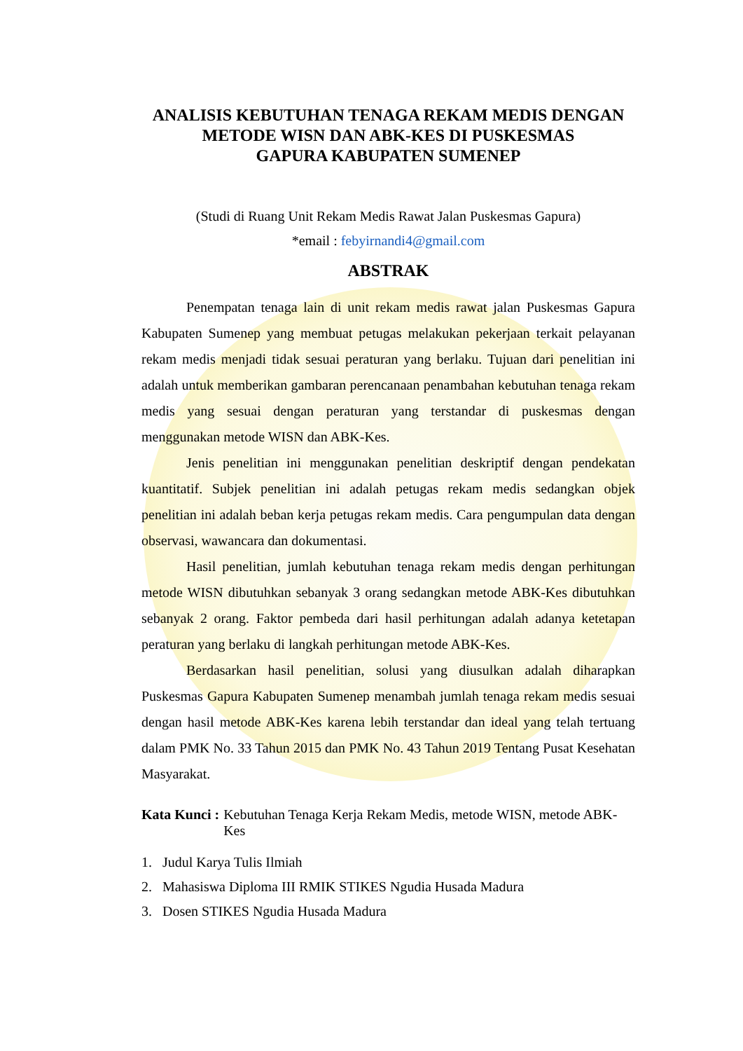ANALISIS KEBUTUHAN TENAGA REKAM MEDIS DENGAN
METODE WISN DAN ABK-KES DI PUSKESMAS
GAPURA KABUPATEN SUMENEP
(Studi di Ruang Unit Rekam Medis Rawat Jalan Puskesmas Gapura)
*email : febyirnandi4@gmail.com
ABSTRAK
Penempatan tenaga lain di unit rekam medis rawat jalan Puskesmas Gapura Kabupaten Sumenep yang membuat petugas melakukan pekerjaan terkait pelayanan rekam medis menjadi tidak sesuai peraturan yang berlaku. Tujuan dari penelitian ini adalah untuk memberikan gambaran perencanaan penambahan kebutuhan tenaga rekam medis yang sesuai dengan peraturan yang terstandar di puskesmas dengan menggunakan metode WISN dan ABK-Kes.
Jenis penelitian ini menggunakan penelitian deskriptif dengan pendekatan kuantitatif. Subjek penelitian ini adalah petugas rekam medis sedangkan objek penelitian ini adalah beban kerja petugas rekam medis. Cara pengumpulan data dengan observasi, wawancara dan dokumentasi.
Hasil penelitian, jumlah kebutuhan tenaga rekam medis dengan perhitungan metode WISN dibutuhkan sebanyak 3 orang sedangkan metode ABK-Kes dibutuhkan sebanyak 2 orang. Faktor pembeda dari hasil perhitungan adalah adanya ketetapan peraturan yang berlaku di langkah perhitungan metode ABK-Kes.
Berdasarkan hasil penelitian, solusi yang diusulkan adalah diharapkan Puskesmas Gapura Kabupaten Sumenep menambah jumlah tenaga rekam medis sesuai dengan hasil metode ABK-Kes karena lebih terstandar dan ideal yang telah tertuang dalam PMK No. 33 Tahun 2015 dan PMK No. 43 Tahun 2019 Tentang Pusat Kesehatan Masyarakat.
Kata Kunci : Kebutuhan Tenaga Kerja Rekam Medis, metode WISN, metode ABK-Kes
1. Judul Karya Tulis Ilmiah
2. Mahasiswa Diploma III RMIK STIKES Ngudia Husada Madura
3. Dosen STIKES Ngudia Husada Madura